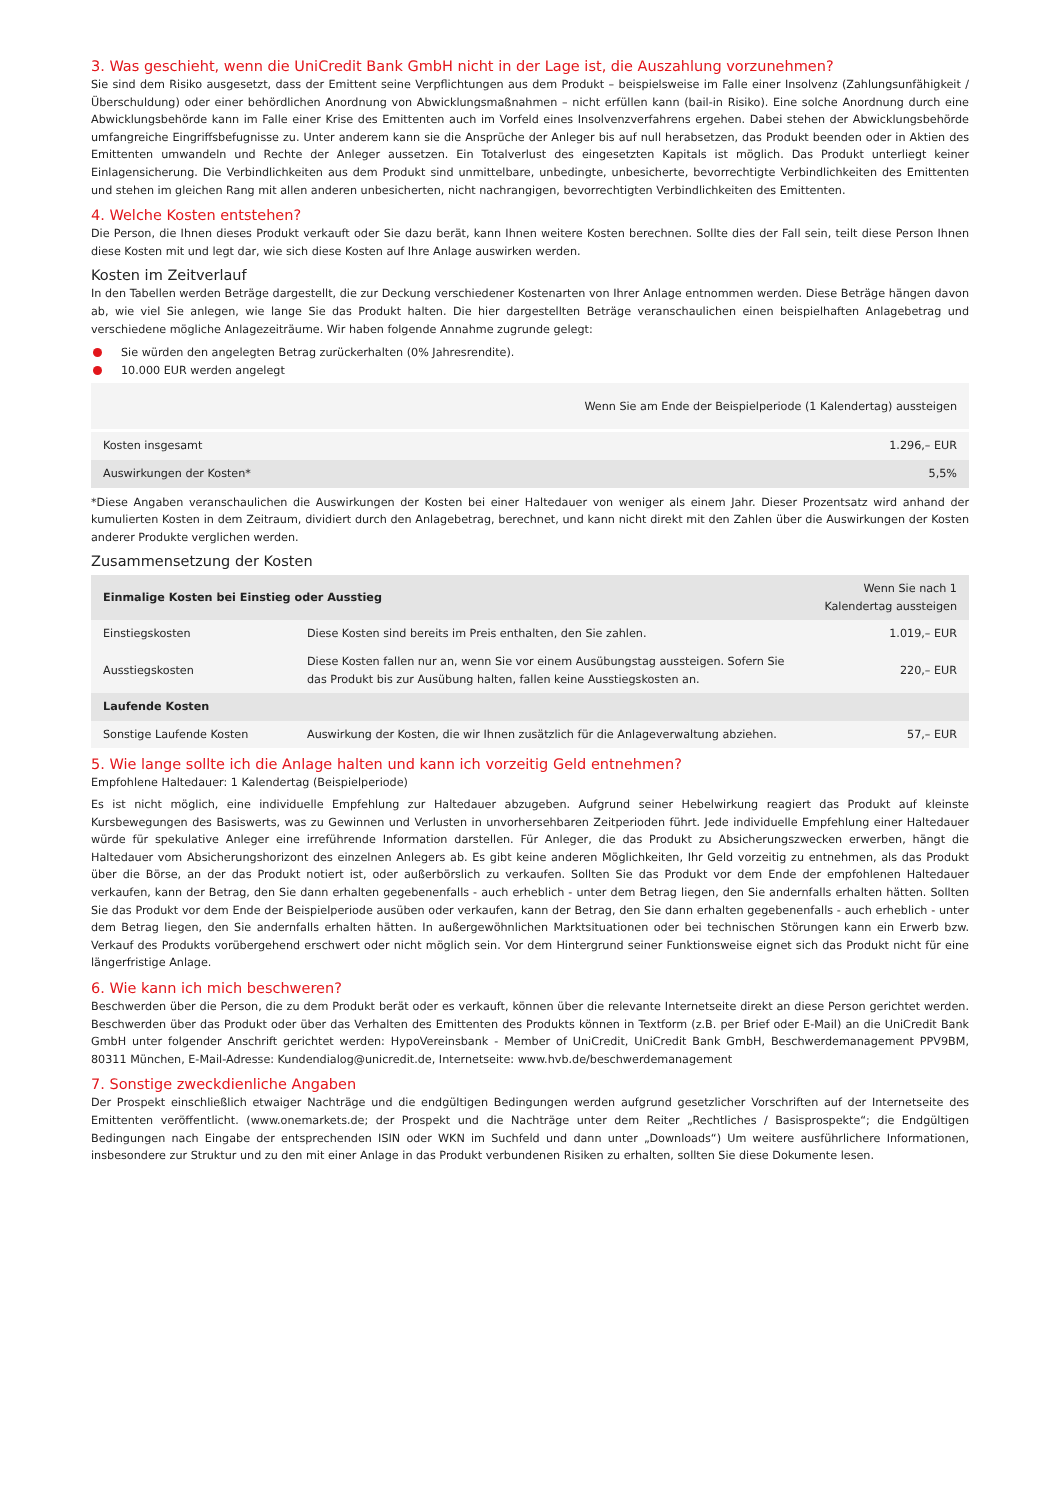3. Was geschieht, wenn die UniCredit Bank GmbH nicht in der Lage ist, die Auszahlung vorzunehmen?
Sie sind dem Risiko ausgesetzt, dass der Emittent seine Verpflichtungen aus dem Produkt – beispielsweise im Falle einer Insolvenz (Zahlungsunfähigkeit / Überschuldung) oder einer behördlichen Anordnung von Abwicklungsmaßnahmen – nicht erfüllen kann (bail-in Risiko). Eine solche Anordnung durch eine Abwicklungsbehörde kann im Falle einer Krise des Emittenten auch im Vorfeld eines Insolvenzverfahrens ergehen. Dabei stehen der Abwicklungsbehörde umfangreiche Eingriffsbefugnisse zu. Unter anderem kann sie die Ansprüche der Anleger bis auf null herabsetzen, das Produkt beenden oder in Aktien des Emittenten umwandeln und Rechte der Anleger aussetzen. Ein Totalverlust des eingesetzten Kapitals ist möglich. Das Produkt unterliegt keiner Einlagensicherung. Die Verbindlichkeiten aus dem Produkt sind unmittelbare, unbedingte, unbesicherte, bevorrechtigte Verbindlichkeiten des Emittenten und stehen im gleichen Rang mit allen anderen unbesicherten, nicht nachrangigen, bevorrechtigten Verbindlichkeiten des Emittenten.
4. Welche Kosten entstehen?
Die Person, die Ihnen dieses Produkt verkauft oder Sie dazu berät, kann Ihnen weitere Kosten berechnen. Sollte dies der Fall sein, teilt diese Person Ihnen diese Kosten mit und legt dar, wie sich diese Kosten auf Ihre Anlage auswirken werden.
Kosten im Zeitverlauf
In den Tabellen werden Beträge dargestellt, die zur Deckung verschiedener Kostenarten von Ihrer Anlage entnommen werden. Diese Beträge hängen davon ab, wie viel Sie anlegen, wie lange Sie das Produkt halten. Die hier dargestellten Beträge veranschaulichen einen beispielhaften Anlagebetrag und verschiedene mögliche Anlagezeiträume. Wir haben folgende Annahme zugrunde gelegt:
Sie würden den angelegten Betrag zurückerhalten (0% Jahresrendite).
10.000 EUR werden angelegt
| | Wenn Sie am Ende der Beispielperiode (1 Kalendertag) aussteigen |
| --- | --- |
| Kosten insgesamt | 1.296,– EUR |
| Auswirkungen der Kosten* | 5,5% |
*Diese Angaben veranschaulichen die Auswirkungen der Kosten bei einer Haltedauer von weniger als einem Jahr. Dieser Prozentsatz wird anhand der kumulierten Kosten in dem Zeitraum, dividiert durch den Anlagebetrag, berechnet, und kann nicht direkt mit den Zahlen über die Auswirkungen der Kosten anderer Produkte verglichen werden.
Zusammensetzung der Kosten
| Einmalige Kosten bei Einstieg oder Ausstieg | | Wenn Sie nach 1 Kalendertag aussteigen |
| --- | --- | --- |
| Einstiegskosten | Diese Kosten sind bereits im Preis enthalten, den Sie zahlen. | 1.019,– EUR |
| Ausstiegskosten | Diese Kosten fallen nur an, wenn Sie vor einem Ausübungstag aussteigen. Sofern Sie das Produkt bis zur Ausübung halten, fallen keine Ausstiegskosten an. | 220,– EUR |
| Laufende Kosten | | |
| Sonstige Laufende Kosten | Auswirkung der Kosten, die wir Ihnen zusätzlich für die Anlageverwaltung abziehen. | 57,– EUR |
5. Wie lange sollte ich die Anlage halten und kann ich vorzeitig Geld entnehmen?
Empfohlene Haltedauer: 1 Kalendertag (Beispielperiode)
Es ist nicht möglich, eine individuelle Empfehlung zur Haltedauer abzugeben. Aufgrund seiner Hebelwirkung reagiert das Produkt auf kleinste Kursbewegungen des Basiswerts, was zu Gewinnen und Verlusten in unvorhersehbaren Zeitperioden führt. Jede individuelle Empfehlung einer Haltedauer würde für spekulative Anleger eine irreführende Information darstellen. Für Anleger, die das Produkt zu Absicherungszwecken erwerben, hängt die Haltedauer vom Absicherungshorizont des einzelnen Anlegers ab. Es gibt keine anderen Möglichkeiten, Ihr Geld vorzeitig zu entnehmen, als das Produkt über die Börse, an der das Produkt notiert ist, oder außerbörslich zu verkaufen. Sollten Sie das Produkt vor dem Ende der empfohlenen Haltedauer verkaufen, kann der Betrag, den Sie dann erhalten gegebenenfalls - auch erheblich - unter dem Betrag liegen, den Sie andernfalls erhalten hätten. Sollten Sie das Produkt vor dem Ende der Beispielperiode ausüben oder verkaufen, kann der Betrag, den Sie dann erhalten gegebenenfalls - auch erheblich - unter dem Betrag liegen, den Sie andernfalls erhalten hätten. In außergewöhnlichen Marktsituationen oder bei technischen Störungen kann ein Erwerb bzw. Verkauf des Produkts vorübergehend erschwert oder nicht möglich sein. Vor dem Hintergrund seiner Funktionsweise eignet sich das Produkt nicht für eine längerfristige Anlage.
6. Wie kann ich mich beschweren?
Beschwerden über die Person, die zu dem Produkt berät oder es verkauft, können über die relevante Internetseite direkt an diese Person gerichtet werden. Beschwerden über das Produkt oder über das Verhalten des Emittenten des Produkts können in Textform (z.B. per Brief oder E-Mail) an die UniCredit Bank GmbH unter folgender Anschrift gerichtet werden: HypoVereinsbank - Member of UniCredit, UniCredit Bank GmbH, Beschwerdemanagement PPV9BM, 80311 München, E-Mail-Adresse: Kundendialog@unicredit.de, Internetseite: www.hvb.de/beschwerdemanagement
7. Sonstige zweckdienliche Angaben
Der Prospekt einschließlich etwaiger Nachträge und die endgültigen Bedingungen werden aufgrund gesetzlicher Vorschriften auf der Internetseite des Emittenten veröffentlicht. (www.onemarkets.de; der Prospekt und die Nachträge unter dem Reiter „Rechtliches / Basisprospekte“; die Endgültigen Bedingungen nach Eingabe der entsprechenden ISIN oder WKN im Suchfeld und dann unter „Downloads“) Um weitere ausführlichere Informationen, insbesondere zur Struktur und zu den mit einer Anlage in das Produkt verbundenen Risiken zu erhalten, sollten Sie diese Dokumente lesen.